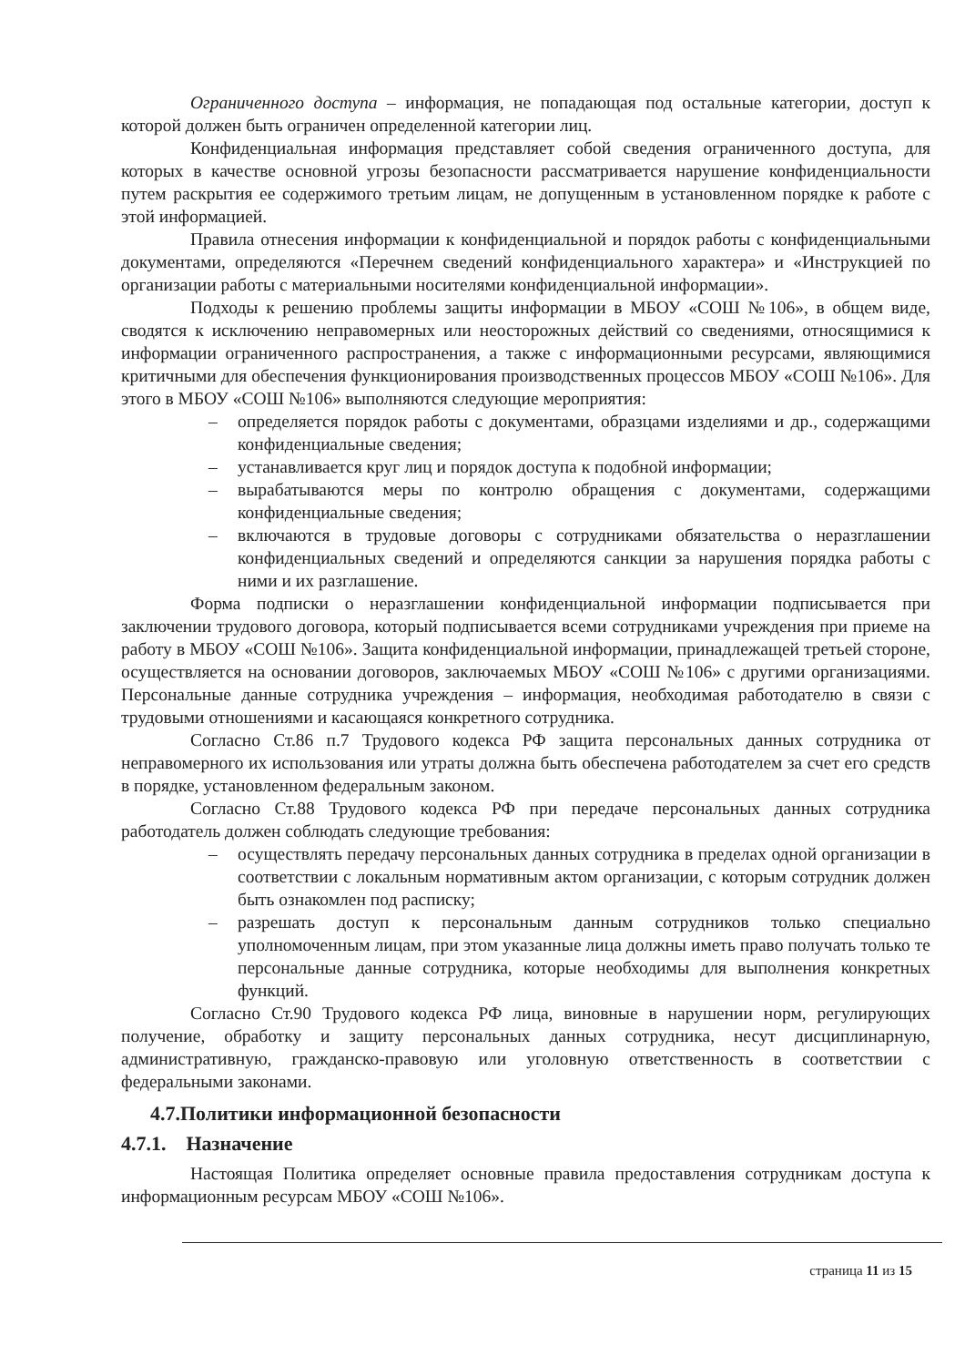Ограниченного доступа – информация, не попадающая под остальные категории, доступ к которой должен быть ограничен определенной категории лиц.
Конфиденциальная информация представляет собой сведения ограниченного доступа, для которых в качестве основной угрозы безопасности рассматривается нарушение конфиденциальности путем раскрытия ее содержимого третьим лицам, не допущенным в установленном порядке к работе с этой информацией.
Правила отнесения информации к конфиденциальной и порядок работы с конфиденциальными документами, определяются «Перечнем сведений конфиденциального характера» и «Инструкцией по организации работы с материальными носителями конфиденциальной информации».
Подходы к решению проблемы защиты информации в МБОУ «СОШ №106», в общем виде, сводятся к исключению неправомерных или неосторожных действий со сведениями, относящимися к информации ограниченного распространения, а также с информационными ресурсами, являющимися критичными для обеспечения функционирования производственных процессов МБОУ «СОШ №106». Для этого в МБОУ «СОШ №106» выполняются следующие мероприятия:
– определяется порядок работы с документами, образцами изделиями и др., содержащими конфиденциальные сведения;
– устанавливается круг лиц и порядок доступа к подобной информации;
– вырабатываются меры по контролю обращения с документами, содержащими конфиденциальные сведения;
– включаются в трудовые договоры с сотрудниками обязательства о неразглашении конфиденциальных сведений и определяются санкции за нарушения порядка работы с ними и их разглашение.
Форма подписки о неразглашении конфиденциальной информации подписывается при заключении трудового договора, который подписывается всеми сотрудниками учреждения при приеме на работу в МБОУ «СОШ №106». Защита конфиденциальной информации, принадлежащей третьей стороне, осуществляется на основании договоров, заключаемых МБОУ «СОШ №106» с другими организациями. Персональные данные сотрудника учреждения – информация, необходимая работодателю в связи с трудовыми отношениями и касающаяся конкретного сотрудника.
Согласно Ст.86 п.7 Трудового кодекса РФ защита персональных данных сотрудника от неправомерного их использования или утраты должна быть обеспечена работодателем за счет его средств в порядке, установленном федеральным законом.
Согласно Ст.88 Трудового кодекса РФ при передаче персональных данных сотрудника работодатель должен соблюдать следующие требования:
– осуществлять передачу персональных данных сотрудника в пределах одной организации в соответствии с локальным нормативным актом организации, с которым сотрудник должен быть ознакомлен под расписку;
– разрешать доступ к персональным данным сотрудников только специально уполномоченным лицам, при этом указанные лица должны иметь право получать только те персональные данные сотрудника, которые необходимы для выполнения конкретных функций.
Согласно Ст.90 Трудового кодекса РФ лица, виновные в нарушении норм, регулирующих получение, обработку и защиту персональных данных сотрудника, несут дисциплинарную, административную, гражданско-правовую или уголовную ответственность в соответствии с федеральными законами.
4.7.Политики информационной безопасности
4.7.1. Назначение
Настоящая Политика определяет основные правила предоставления сотрудникам доступа к информационным ресурсам МБОУ «СОШ №106».
страница 11 из 15